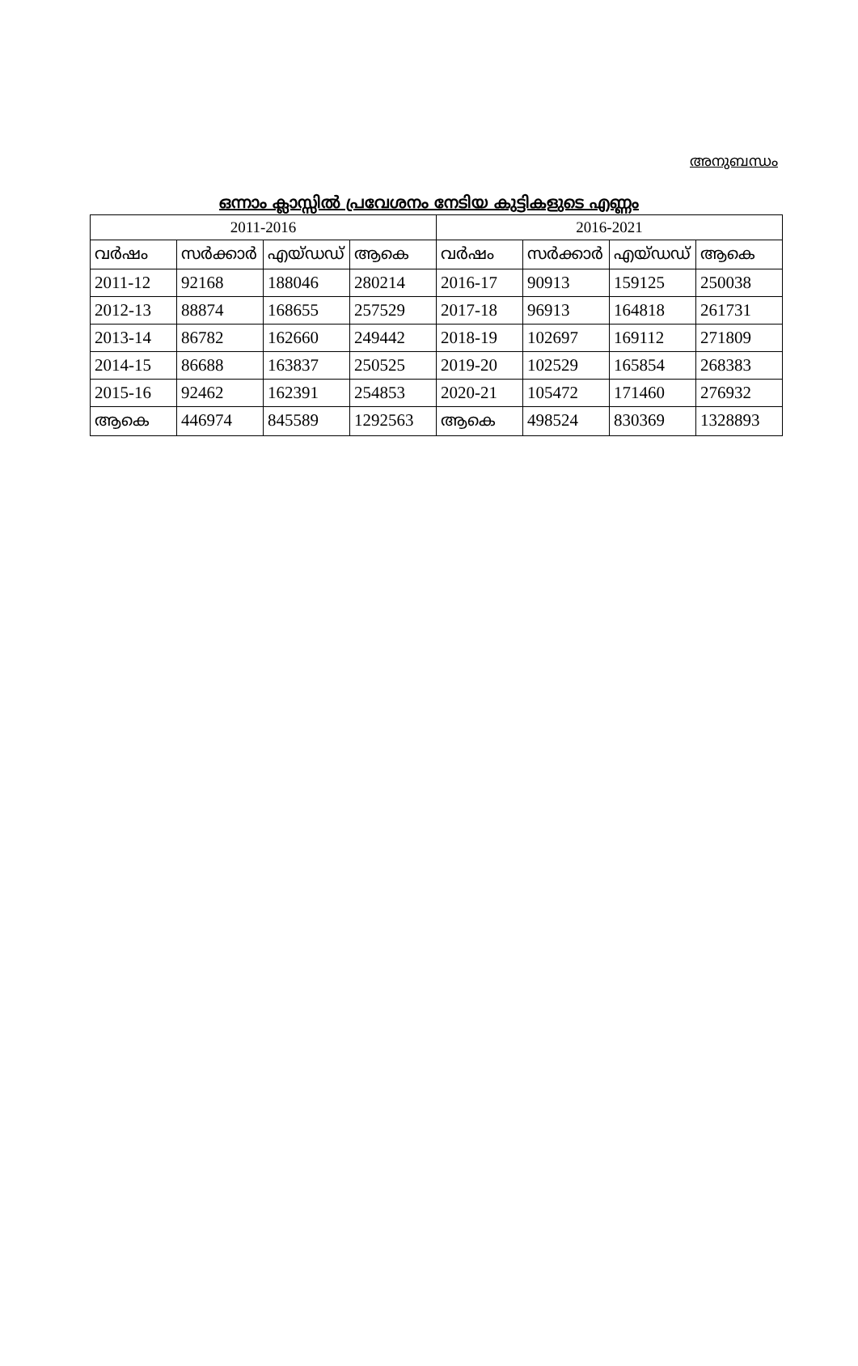അനുബന്ധം
ഒന്നാം ക്ലാസ്സിൽ പ്രവേശനം നേടിയ കുട്ടികളുടെ എണ്ണം
| 2011-2016 | | | | 2016-2021 | | | |
| --- | --- | --- | --- | --- | --- | --- | --- |
| വർഷം | സർക്കാർ | എയ്ഡഡ് | ആകെ | വർഷം | സർക്കാർ | എയ്ഡഡ് | ആകെ |
| 2011-12 | 92168 | 188046 | 280214 | 2016-17 | 90913 | 159125 | 250038 |
| 2012-13 | 88874 | 168655 | 257529 | 2017-18 | 96913 | 164818 | 261731 |
| 2013-14 | 86782 | 162660 | 249442 | 2018-19 | 102697 | 169112 | 271809 |
| 2014-15 | 86688 | 163837 | 250525 | 2019-20 | 102529 | 165854 | 268383 |
| 2015-16 | 92462 | 162391 | 254853 | 2020-21 | 105472 | 171460 | 276932 |
| ആകെ | 446974 | 845589 | 1292563 | ആകെ | 498524 | 830369 | 1328893 |